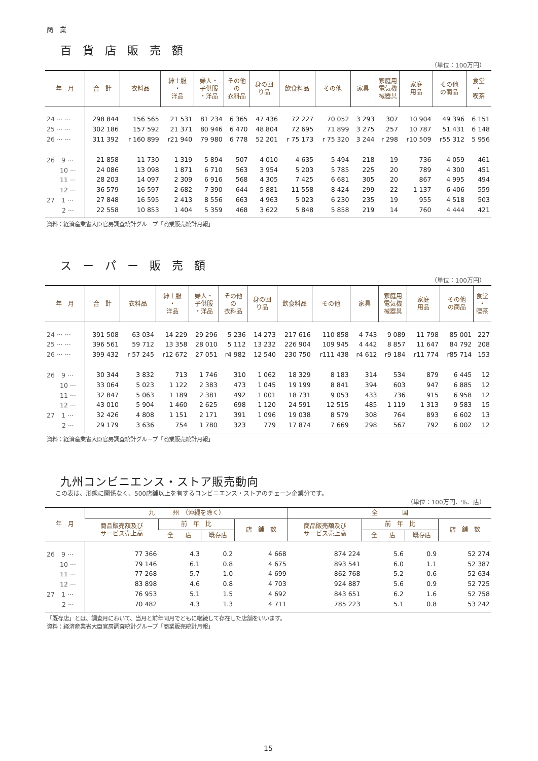商　業
百貨店販売額
（単位：100万円）
| 年 月 | 合 計 | 衣料品 | 紳士服 ・ 洋品 | 婦人・ 子供服 ・洋品 | その他 の 衣料品 | 身の回 り品 | 飲食料品 | その他 | 家具 | 家庭用 電気機 械器具 | 家庭 用品 | その他 の商品 | 食堂 ・ 喫茶 |
| --- | --- | --- | --- | --- | --- | --- | --- | --- | --- | --- | --- | --- | --- |
| 24 ··· ··· | 298 844 | 156 565 | 21 531 | 81 234 | 6 365 | 47 436 | 72 227 | 70 052 | 3 293 | 307 | 10 904 | 49 396 | 6 151 |
| 25 ··· ··· | 302 186 | 157 592 | 21 371 | 80 946 | 6 470 | 48 804 | 72 695 | 71 899 | 3 275 | 257 | 10 787 | 51 431 | 6 148 |
| 26 ··· ··· | 311 392 | r 160 899 | r21 940 | 79 980 | 6 778 | 52 201 | r 75 173 | r 75 320 | 3 244 | r 298 | r10 509 | r55 312 | 5 956 |
| 26 9 ··· | 21 858 | 11 730 | 1 319 | 5 894 | 507 | 4 010 | 4 635 | 5 494 | 218 | 19 | 736 | 4 059 | 461 |
| 10 ··· | 24 086 | 13 098 | 1 871 | 6 710 | 563 | 3 954 | 5 203 | 5 785 | 225 | 20 | 789 | 4 300 | 451 |
| 11 ··· | 28 203 | 14 097 | 2 309 | 6 916 | 568 | 4 305 | 7 425 | 6 681 | 305 | 20 | 867 | 4 995 | 494 |
| 12 ··· | 36 579 | 16 597 | 2 682 | 7 390 | 644 | 5 881 | 11 558 | 8 424 | 299 | 22 | 1 137 | 6 406 | 559 |
| 27 1 ··· | 27 848 | 16 595 | 2 413 | 8 556 | 663 | 4 963 | 5 023 | 6 230 | 235 | 19 | 955 | 4 518 | 503 |
| 2 ··· | 22 558 | 10 853 | 1 404 | 5 359 | 468 | 3 622 | 5 848 | 5 858 | 219 | 14 | 760 | 4 444 | 421 |
資料：経済産業省大臣官房調査統計グループ「商業販売統計月報」
スーパー販売額
（単位：100万円）
| 年 月 | 合 計 | 衣料品 | 紳士服 ・ 洋品 | 婦人・ 子供服 ・洋品 | その他 の 衣料品 | 身の回 り品 | 飲食料品 | その他 | 家具 | 家庭用 電気機 械器具 | 家庭 用品 | その他 の商品 | 食堂 ・ 喫茶 |
| --- | --- | --- | --- | --- | --- | --- | --- | --- | --- | --- | --- | --- | --- |
| 24 ··· ··· | 391 508 | 63 034 | 14 229 | 29 296 | 5 236 | 14 273 | 217 616 | 110 858 | 4 743 | 9 089 | 11 798 | 85 001 | 227 |
| 25 ··· ··· | 396 561 | 59 712 | 13 358 | 28 010 | 5 112 | 13 232 | 226 904 | 109 945 | 4 442 | 8 857 | 11 647 | 84 792 | 208 |
| 26 ··· ··· | 399 432 | r 57 245 | r12 672 | 27 051 | r4 982 | 12 540 | 230 750 | r111 438 | r4 612 | r9 184 | r11 774 | r85 714 | 153 |
| 26 9 ··· | 30 344 | 3 832 | 713 | 1 746 | 310 | 1 062 | 18 329 | 8 183 | 314 | 534 | 879 | 6 445 | 12 |
| 10 ··· | 33 064 | 5 023 | 1 122 | 2 383 | 473 | 1 045 | 19 199 | 8 841 | 394 | 603 | 947 | 6 885 | 12 |
| 11 ··· | 32 847 | 5 063 | 1 189 | 2 381 | 492 | 1 001 | 18 731 | 9 053 | 433 | 736 | 915 | 6 958 | 12 |
| 12 ··· | 43 010 | 5 904 | 1 460 | 2 625 | 698 | 1 120 | 24 591 | 12 515 | 485 | 1 119 | 1 313 | 9 583 | 15 |
| 27 1 ··· | 32 426 | 4 808 | 1 151 | 2 171 | 391 | 1 096 | 19 038 | 8 579 | 308 | 764 | 893 | 6 602 | 13 |
| 2 ··· | 29 179 | 3 636 | 754 | 1 780 | 323 | 779 | 17 874 | 7 669 | 298 | 567 | 792 | 6 002 | 12 |
資料：経済産業省大臣官房調査統計グループ「商業販売統計月報」
九州コンビニエンス・ストア販売動向
この表は、形態に関係なく、500店舗以上を有するコンビニエンス・ストアのチェーン企業分です。
（単位：100万円、%、店）
| 年 月 | 九 州 （沖縄を除く） | | | | 全 国 | | | |
| --- | --- | --- | --- | --- | --- | --- | --- | --- |
| | 商品販売額及び サービス売上高 | 前 年 比 | | 店 舗 数 | 商品販売額及び サービス売上高 | 前 年 比 | | 店 舗 数 |
| | | 全 店 | 既存店 | | | 全 店 | 既存店 | |
| 26 9 ··· | 77 366 | 4.3 | 0.2 | 4 668 | 874 224 | 5.6 | 0.9 | 52 274 |
| 10 ··· | 79 146 | 6.1 | 0.8 | 4 675 | 893 541 | 6.0 | 1.1 | 52 387 |
| 11 ··· | 77 268 | 5.7 | 1.0 | 4 699 | 862 768 | 5.2 | 0.6 | 52 634 |
| 12 ··· | 83 898 | 4.6 | 0.8 | 4 703 | 924 887 | 5.6 | 0.9 | 52 725 |
| 27 1 ··· | 76 953 | 5.1 | 1.5 | 4 692 | 843 651 | 6.2 | 1.6 | 52 758 |
| 2 ··· | 70 482 | 4.3 | 1.3 | 4 711 | 785 223 | 5.1 | 0.8 | 53 242 |
「既存店」とは、調査月において、当月と前年同月でともに継続して存在した店舗をいいます。
資料：経済産業省大臣官房調査統計グループ「商業販売統計月報」
15